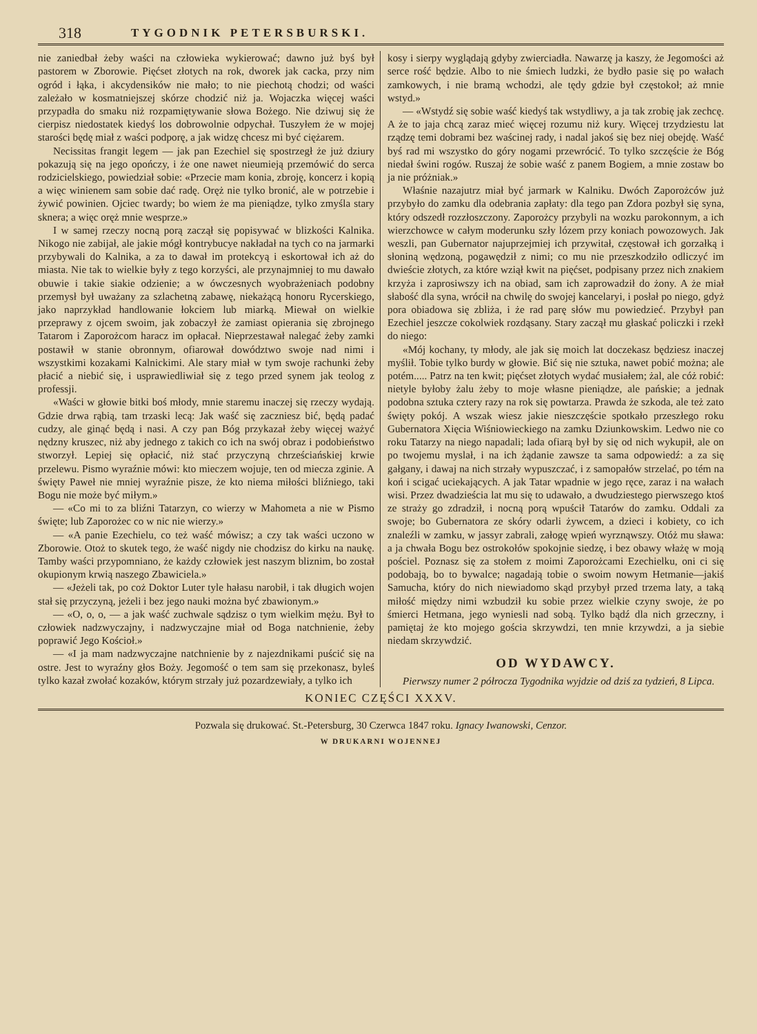318 TYGODNIK PETERSBURSKI.
nie zaniedbał żeby waści na człowieka wykierować; dawno już byś był pastorem w Zborowie. Pięćset złotych na rok, dworek jak cacka, przy nim ogród i łąka, i akcydensików nie mało; to nie piechotą chodzi; od waści zależało w kosmatniejszej skórze chodzić niż ja. Wojaczka więcej waści przypadła do smaku niż rozpamiętywanie słowa Bożego. Nie dziwuj się że cierpisz niedostatek kiedyś los dobrowolnie odpychał. Tuszyłem że w mojej starości będę miał z waści podporę, a jak widzę chcesz mi być ciężarem.
Necissitas frangit legem — jak pan Ezechiel się spostrzegł że już dziury pokazują się na jego opończy, i że one nawet nieumieją przemówić do serca rodzicielskiego, powiedział sobie: «Przecie mam konia, zbroję, koncerz i kopią a więc winienem sam sobie dać radę. Oręż nie tylko bronić, ale w potrzebie i żywić powinien. Ojciec twardy; bo wiem że ma pieniądze, tylko zmyśla stary sknera; a więc oręż mnie wesprze.»
I w samej rzeczy nocną porą zaczął się popisywać w blizkości Kalnika. Nikogo nie zabijał, ale jakie mógł kontrybucye nakładał na tych co na jarmarki przybywali do Kalnika, a za to dawał im protekcyą i eskortował ich aż do miasta. Nie tak to wielkie były z tego korzyści, ale przynajmniej to mu dawało obuwie i takie siakie odzienie; a w ówczesnych wyobrażeniach podobny przemysł był uważany za szlachetną zabawę, niekażącą honoru Rycerskiego, jako naprzykład handlowanie łokciem lub miarką. Miewał on wielkie przeprawy z ojcem swoim, jak zobaczył że zamiast opierania się zbrojnego Tatarom i Zaporożcom haracz im opłacał. Nieprzestawał nalegać żeby zamki postawił w stanie obronnym, ofiarował dowództwo swoje nad nimi i wszystkimi kozakami Kalnickimi. Ale stary miał w tym swoje rachunki żeby płacić a niebić się, i usprawiedliwiał się z tego przed synem jak teolog z professji.
«Waści w głowie bitki boś młody, mnie staremu inaczej się rzeczy wydają. Gdzie drwa rąbią, tam trzaski lecą: Jak waść się zaczniesz bić, będą padać cudzy, ale ginąć będą i nasi. A czy pan Bóg przykazał żeby więcej ważyć nędzny kruszec, niż aby jednego z takich co ich na swój obraz i podobieństwo stworzył. Lepiej się opłacić, niż stać przyczyną chrześciańskiej krwie przelewu. Pismo wyraźnie mówi: kto mieczem wojuje, ten od miecza zginie. A święty Paweł nie mniej wyraźnie pisze, że kto niema miłości bliźniego, taki Bogu nie może być miłym.»
— «Co mi to za bliźni Tatarzyn, co wierzy w Mahometa a nie w Pismo święte; lub Zaporożec co w nic nie wierzy.»
— «A panie Ezechielu, co też waść mówisz; a czy tak waści uczono w Zborowie. Otoż to skutek tego, że waść nigdy nie chodzisz do kirku na naukę. Tamby waści przypomniano, że każdy człowiek jest naszym bliznim, bo został okupionym krwią naszego Zbawiciela.»
— «Jeżeli tak, po coż Doktor Luter tyle hałasu narobił, i tak długich wojen stał się przyczyną, jeżeli i bez jego nauki można być zbawionym.»
— «O, o, o, — a jak waść zuchwale sądzisz o tym wielkim mężu. Był to człowiek nadzwyczajny, i nadzwyczajne miał od Boga natchnienie, żeby poprawić Jego Kościoł.»
— «I ja mam nadzwyczajne natchnienie by z najezdnikami puścić się na ostre. Jest to wyraźny głos Boży. Jegomość o tem sam się przekonasz, byleś tylko kazał zwołać kozaków, którym strzały już pozardzewiały, a tylko ich
kosy i sierpy wyglądają gdyby zwierciadła. Nawarzę ja kaszy, że Jegomości aż serce rość będzie. Albo to nie śmiech ludzki, że bydło pasie się po wałach zamkowych, i nie bramą wchodzi, ale tędy gdzie był częstokoł; aż mnie wstyd.»
— «Wstydź się sobie waść kiedyś tak wstydliwy, a ja tak zrobię jak zechcę. A że to jaja chcą zaraz mieć więcej rozumu niż kury. Więcej trzydziestu lat rządzę temi dobrami bez waścinej rady, i nadal jakoś się bez niej obejdę. Waść byś rad mi wszystko do góry nogami przewrócić. To tylko szczęście że Bóg niedał świni rogów. Ruszaj że sobie waść z panem Bogiem, a mnie zostaw bo ja nie próżniak.»
Właśnie nazajutrz miał być jarmark w Kalniku. Dwóch Zaporożców już przybyło do zamku dla odebrania zapłaty: dla tego pan Zdora pozbył się syna, który odszedł rozzłoszczony. Zaporożcy przybyli na wozku parokonnym, a ich wierzchowce w całym moderunku szły lózem przy koniach powozowych. Jak weszli, pan Gubernator najuprzejmiej ich przywitał, częstował ich gorzałką i słoniną wędzoną, pogawędził z nimi; co mu nie przeszkodziło odliczyć im dwieście złotych, za które wziął kwit na pięćset, podpisany przez nich znakiem krzyża i zaprosiwszy ich na obiad, sam ich zaprowadził do żony. A że miał słabość dla syna, wrócił na chwilę do swojej kancelaryi, i posłał po niego, gdyż pora obiadowa się zbliża, i że rad parę słów mu powiedzieć. Przybył pan Ezechiel jeszcze cokolwiek rozdąsany. Stary zaczął mu głaskać policzki i rzekł do niego:
«Mój kochany, ty młody, ale jak się moich lat doczekasz będziesz inaczej myślił. Tobie tylko burdy w głowie. Bić się nie sztuka, nawet pobić można; ale potém..... Patrz na ten kwit; pięćset złotych wydać musiałem; żal, ale cóż robić: nietyle byłoby żalu żeby to moje własne pieniądze, ale pańskie; a jednak podobna sztuka cztery razy na rok się powtarza. Prawda że szkoda, ale też zato święty pokój. A wszak wiesz jakie nieszczęście spotkało przeszłego roku Gubernatora Xięcia Wiśniowieckiego na zamku Dziunkowskim. Ledwo nie co roku Tatarzy na niego napadali; lada ofiarą był by się od nich wykupił, ale on po twojemu myslał, i na ich żądanie zawsze ta sama odpowiedź: a za się gałgany, i dawaj na nich strzały wypuszczać, i z samopałów strzelać, po tém na koń i scigać uciekających. A jak Tatar wpadnie w jego ręce, zaraz i na wałach wisi. Przez dwadzieścia lat mu się to udawało, a dwudziestego pierwszego ktoś ze straży go zdradził, i nocną porą wpuścił Tatarów do zamku. Oddali za swoje; bo Gubernatora ze skóry odarli żywcem, a dzieci i kobiety, co ich znaleźli w zamku, w jassyr zabrali, załogę wpień wyrznąwszy. Otóż mu sława: a ja chwała Bogu bez ostrokołów spokojnie siedzę, i bez obawy włażę w moją pościel. Poznasz się za stołem z moimi Zaporożcami Ezechielku, oni ci się podobają, bo to bywalce; nagadają tobie o swoim nowym Hetmanie—jakiś Samucha, który do nich niewiadomo skąd przybył przed trzema laty, a taką miłość między nimi wzbudził ku sobie przez wielkie czyny swoje, że po śmierci Hetmana, jego wyniesli nad sobą. Tylko bądź dla nich grzeczny, i pamiętaj że kto mojego gościa skrzywdzi, ten mnie krzywdzi, a ja siebie niedam skrzywdzić.
OD WYDAWCY.
Pierwszy numer 2 półrocza Tygodnika wyjdzie od dziś za tydzień, 8 Lipca.
KONIEC CZĘŚCI XXXV.
Pozwala się drukować. St.-Petersburg, 30 Czerwca 1847 roku. Ignacy Iwanowski, Cenzor.
W DRUKARNI WOJENNEJ